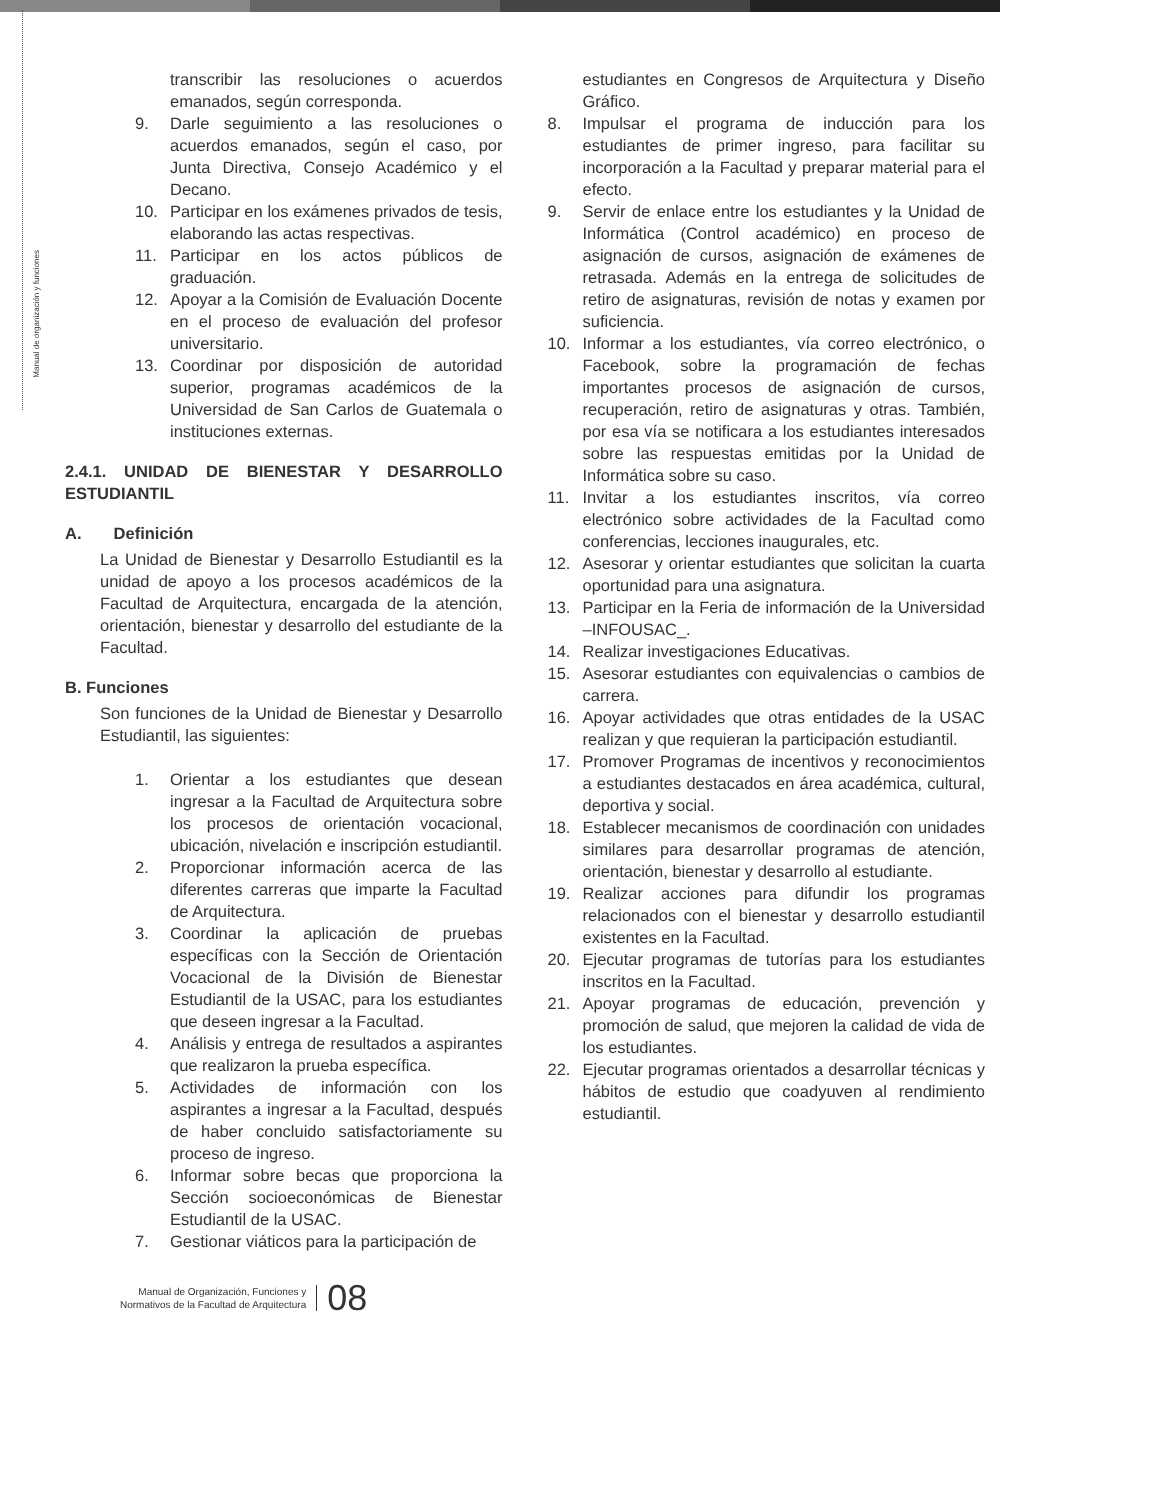Manual de organización y funciones
transcribir las resoluciones o acuerdos emanados, según corresponda.
9. Darle seguimiento a las resoluciones o acuerdos emanados, según el caso, por Junta Directiva, Consejo Académico y el Decano.
10. Participar en los exámenes privados de tesis, elaborando las actas respectivas.
11. Participar en los actos públicos de graduación.
12. Apoyar a la Comisión de Evaluación Docente en el proceso de evaluación del profesor universitario.
13. Coordinar por disposición de autoridad superior, programas académicos de la Universidad de San Carlos de Guatemala o instituciones externas.
2.4.1. UNIDAD DE BIENESTAR Y DESARROLLO ESTUDIANTIL
A. Definición
La Unidad de Bienestar y Desarrollo Estudiantil es la unidad de apoyo a los procesos académicos de la Facultad de Arquitectura, encargada de la atención, orientación, bienestar y desarrollo del estudiante de la Facultad.
B. Funciones
Son funciones de la Unidad de Bienestar y Desarrollo Estudiantil, las siguientes:
1. Orientar a los estudiantes que desean ingresar a la Facultad de Arquitectura sobre los procesos de orientación vocacional, ubicación, nivelación e inscripción estudiantil.
2. Proporcionar información acerca de las diferentes carreras que imparte la Facultad de Arquitectura.
3. Coordinar la aplicación de pruebas específicas con la Sección de Orientación Vocacional de la División de Bienestar Estudiantil de la USAC, para los estudiantes que deseen ingresar a la Facultad.
4. Análisis y entrega de resultados a aspirantes que realizaron la prueba específica.
5. Actividades de información con los aspirantes a ingresar a la Facultad, después de haber concluido satisfactoriamente su proceso de ingreso.
6. Informar sobre becas que proporciona la Sección socioeconómicas de Bienestar Estudiantil de la USAC.
7. Gestionar viáticos para la participación de
estudiantes en Congresos de Arquitectura y Diseño Gráfico.
8. Impulsar el programa de inducción para los estudiantes de primer ingreso, para facilitar su incorporación a la Facultad y preparar material para el efecto.
9. Servir de enlace entre los estudiantes y la Unidad de Informática (Control académico) en proceso de asignación de cursos, asignación de exámenes de retrasada. Además en la entrega de solicitudes de retiro de asignaturas, revisión de notas y examen por suficiencia.
10. Informar a los estudiantes, vía correo electrónico, o Facebook, sobre la programación de fechas importantes procesos de asignación de cursos, recuperación, retiro de asignaturas y otras. También, por esa vía se notificara a los estudiantes interesados sobre las respuestas emitidas por la Unidad de Informática sobre su caso.
11. Invitar a los estudiantes inscritos, vía correo electrónico sobre actividades de la Facultad como conferencias, lecciones inaugurales, etc.
12. Asesorar y orientar estudiantes que solicitan la cuarta oportunidad para una asignatura.
13. Participar en la Feria de información de la Universidad –INFOUSAC_.
14. Realizar investigaciones Educativas.
15. Asesorar estudiantes con equivalencias o cambios de carrera.
16. Apoyar actividades que otras entidades de la USAC realizan y que requieran la participación estudiantil.
17. Promover Programas de incentivos y reconocimientos a estudiantes destacados en área académica, cultural, deportiva y social.
18. Establecer mecanismos de coordinación con unidades similares para desarrollar programas de atención, orientación, bienestar y desarrollo al estudiante.
19. Realizar acciones para difundir los programas relacionados con el bienestar y desarrollo estudiantil existentes en la Facultad.
20. Ejecutar programas de tutorías para los estudiantes inscritos en la Facultad.
21. Apoyar programas de educación, prevención y promoción de salud, que mejoren la calidad de vida de los estudiantes.
22. Ejecutar programas orientados a desarrollar técnicas y hábitos de estudio que coadyuven al rendimiento estudiantil.
Manual de Organización, Funciones y
Normativos de la Facultad de Arquitectura
08